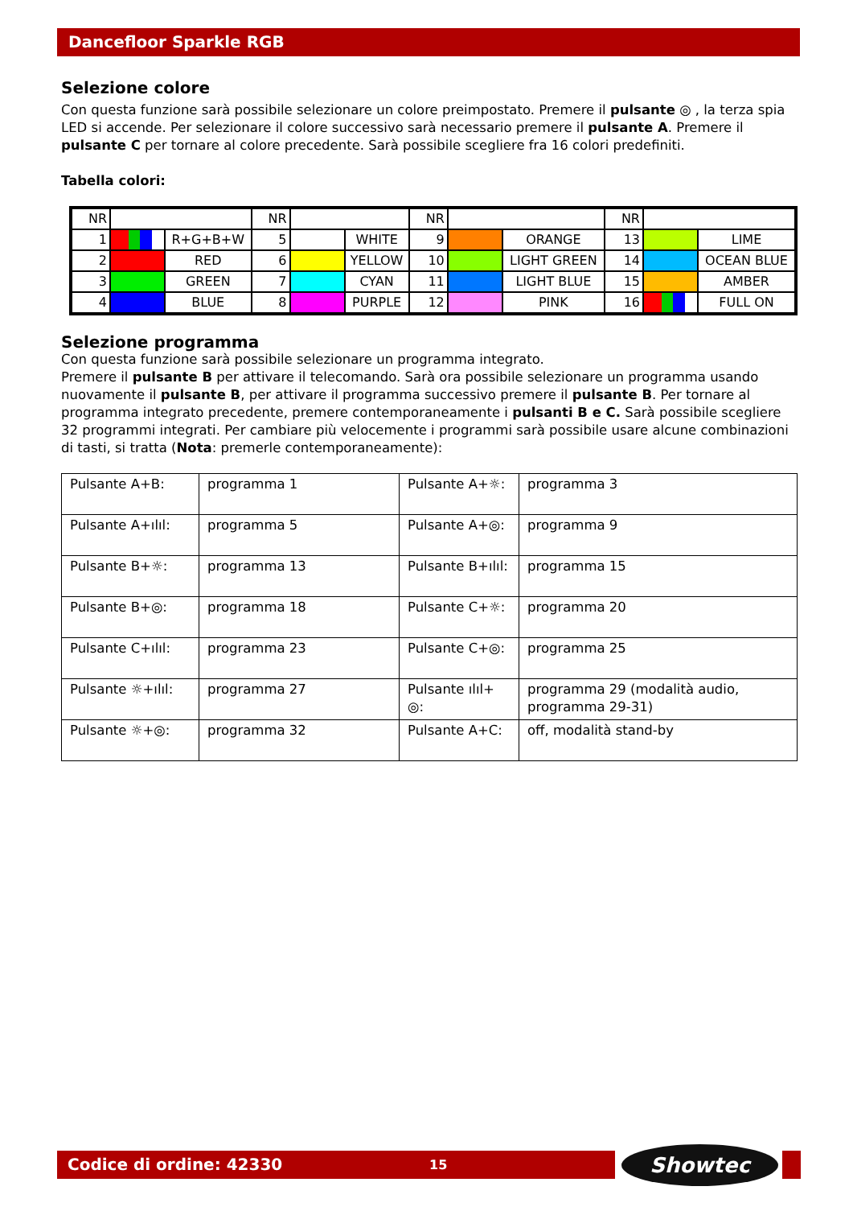Dancefloor Sparkle RGB
Selezione colore
Con questa funzione sarà possibile selezionare un colore preimpostato. Premere il pulsante ◎ , la terza spia LED si accende. Per selezionare il colore successivo sarà necessario premere il pulsante A. Premere il pulsante C per tornare al colore precedente. Sarà possibile scegliere fra 16 colori predefiniti.
Tabella colori:
| NR | | | NR | | | NR | | | NR | | |
| 1 | | R+G+B+W | 5 | | WHITE | 9 | | ORANGE | 13 | | LIME |
| 2 | | RED | 6 | | YELLOW | 10 | | LIGHT GREEN | 14 | | OCEAN BLUE |
| 3 | | GREEN | 7 | | CYAN | 11 | | LIGHT BLUE | 15 | | AMBER |
| 4 | | BLUE | 8 | | PURPLE | 12 | | PINK | 16 | | FULL ON |
Selezione programma
Con questa funzione sarà possibile selezionare un programma integrato.
Premere il pulsante B per attivare il telecomando. Sarà ora possibile selezionare un programma usando nuovamente il pulsante B, per attivare il programma successivo premere il pulsante B. Per tornare al programma integrato precedente, premere contemporaneamente i pulsanti B e C. Sarà possibile scegliere 32 programmi integrati. Per cambiare più velocemente i programmi sarà possibile usare alcune combinazioni di tasti, si tratta (Nota: premerle contemporaneamente):
| Pulsante A+B: | programma 1 | Pulsante A+☼: | programma 3 |
| Pulsante A+ılıl: | programma 5 | Pulsante A+◎: | programma 9 |
| Pulsante B+☼: | programma 13 | Pulsante B+ılıl: | programma 15 |
| Pulsante B+◎: | programma 18 | Pulsante C+☼: | programma 20 |
| Pulsante C+ılıl: | programma 23 | Pulsante C+◎: | programma 25 |
| Pulsante ☼+ılıl: | programma 27 | Pulsante ılıl+ ◎: | programma 29 (modalità audio, programma 29-31) |
| Pulsante ☼+◎: | programma 32 | Pulsante A+C: | off, modalità stand-by |
Codice di ordine: 42330 15 Showtec